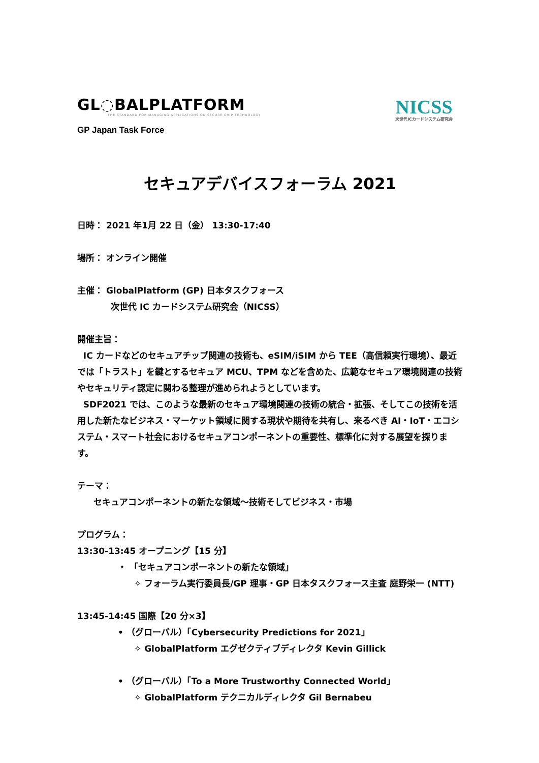GL◌BALPLATFORM
THE STANDARD FOR MANAGING APPLICATIONS ON SECURE CHIP TECHNOLOGY
GP Japan Task Force
NICSS
次世代ICカードシステム研究会
セキュアデバイスフォーラム 2021
日時： 2021 年1月 22 日（金） 13:30-17:40
場所： オンライン開催
主催： GlobalPlatform (GP) 日本タスクフォース
次世代 IC カードシステム研究会（NICSS）
開催主旨：
IC カードなどのセキュアチップ関連の技術も、eSIM/iSIM から TEE（高信頼実行環境）、最近では「トラスト」を鍵とするセキュア MCU、TPM などを含めた、広範なセキュア環境関連の技術やセキュリティ認定に関わる整理が進められようとしています。
SDF2021 では、このような最新のセキュア環境関連の技術の統合・拡張、そしてこの技術を活用した新たなビジネス・マーケット領域に関する現状や期待を共有し、来るべき AI・IoT・エコシステム・スマート社会におけるセキュアコンポーネントの重要性、標準化に対する展望を探ります。
テーマ：
セキュアコンポーネントの新たな領域～技術そしてビジネス・市場
プログラム：
13:30-13:45 オープニング【15 分】
・ 「セキュアコンポーネントの新たな領域」
✧ フォーラム実行委員長/GP 理事・GP 日本タスクフォース主査 庭野栄一 (NTT)
13:45-14:45 国際【20 分×3】
• （グローバル）「Cybersecurity Predictions for 2021」
✧ GlobalPlatform エグゼクティブディレクタ Kevin Gillick
• （グローバル）「To a More Trustworthy Connected World」
✧ GlobalPlatform テクニカルディレクタ Gil Bernabeu